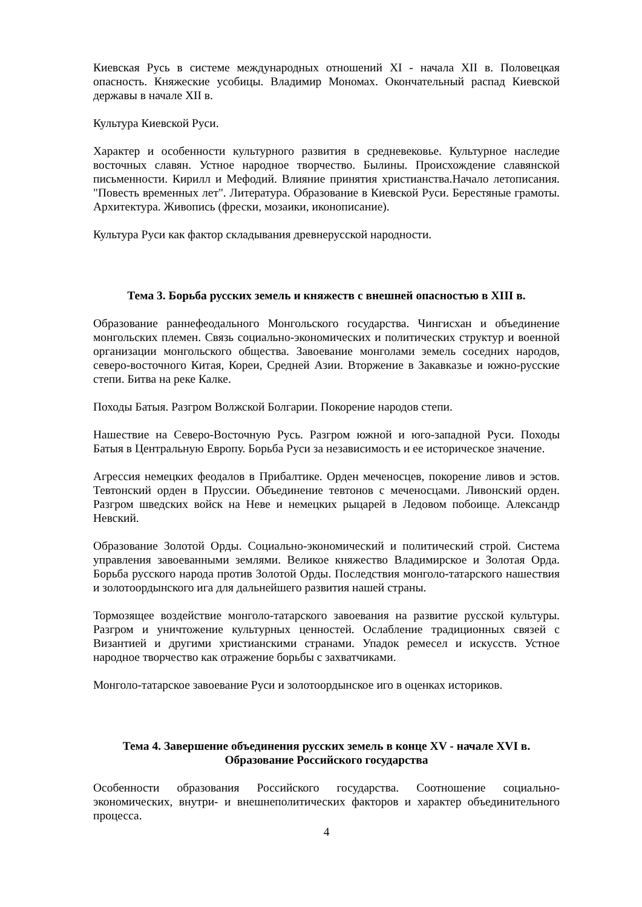Киевская Русь в системе международных отношений XI - начала XII в. Половецкая опасность. Княжеские усобицы. Владимир Мономах. Окончательный распад Киевской державы в начале XII в.
Культура Киевской Руси.
Характер и особенности культурного развития в средневековье. Культурное наследие восточных славян. Устное народное творчество. Былины. Происхождение славянской письменности. Кирилл и Мефодий. Влияние принятия христианства.Начало летописания. "Повесть временных лет". Литература. Образование в Киевской Руси. Берестяные грамоты. Архитектура. Живопись (фрески, мозаики, иконописание).
Культура Руси как фактор складывания древнерусской народности.
Тема 3. Борьба русских земель и княжеств с внешней опасностью в XIII в.
Образование раннефеодального Монгольского государства. Чингисхан и объединение монгольских племен. Связь социально-экономических и политических структур и военной организации монгольского общества. Завоевание монголами земель соседних народов, северо-восточного Китая, Кореи, Средней Азии. Вторжение в Закавказье и южно-русские степи. Битва на реке Калке.
Походы Батыя. Разгром Волжской Болгарии. Покорение народов степи.
Нашествие на Северо-Восточную Русь. Разгром южной и юго-западной Руси. Походы Батыя в Центральную Европу. Борьба Руси за независимость и ее историческое значение.
Агрессия немецких феодалов в Прибалтике. Орден меченосцев, покорение ливов и эстов. Тевтонский орден в Пруссии. Объединение тевтонов с меченосцами. Ливонский орден. Разгром шведских войск на Неве и немецких рыцарей в Ледовом побоище. Александр Невский.
Образование Золотой Орды. Социально-экономический и политический строй. Система управления завоеванными землями. Великое княжество Владимирское и Золотая Орда. Борьба русского народа против Золотой Орды. Последствия монголо-татарского нашествия и золотоордынского ига для дальнейшего развития нашей страны.
Тормозящее воздействие монголо-татарского завоевания на развитие русской культуры. Разгром и уничтожение культурных ценностей. Ослабление традиционных связей с Византией и другими христианскими странами. Упадок ремесел и искусств. Устное народное творчество как отражение борьбы с захватчиками.
Монголо-татарское завоевание Руси и золотоордынское иго в оценках историков.
Тема 4. Завершение объединения русских земель в конце XV - начале XVI в.
Образование Российского государства
Особенности образования Российского государства. Соотношение социально-экономических, внутри- и внешнеполитических факторов и характер объединительного процесса.
4